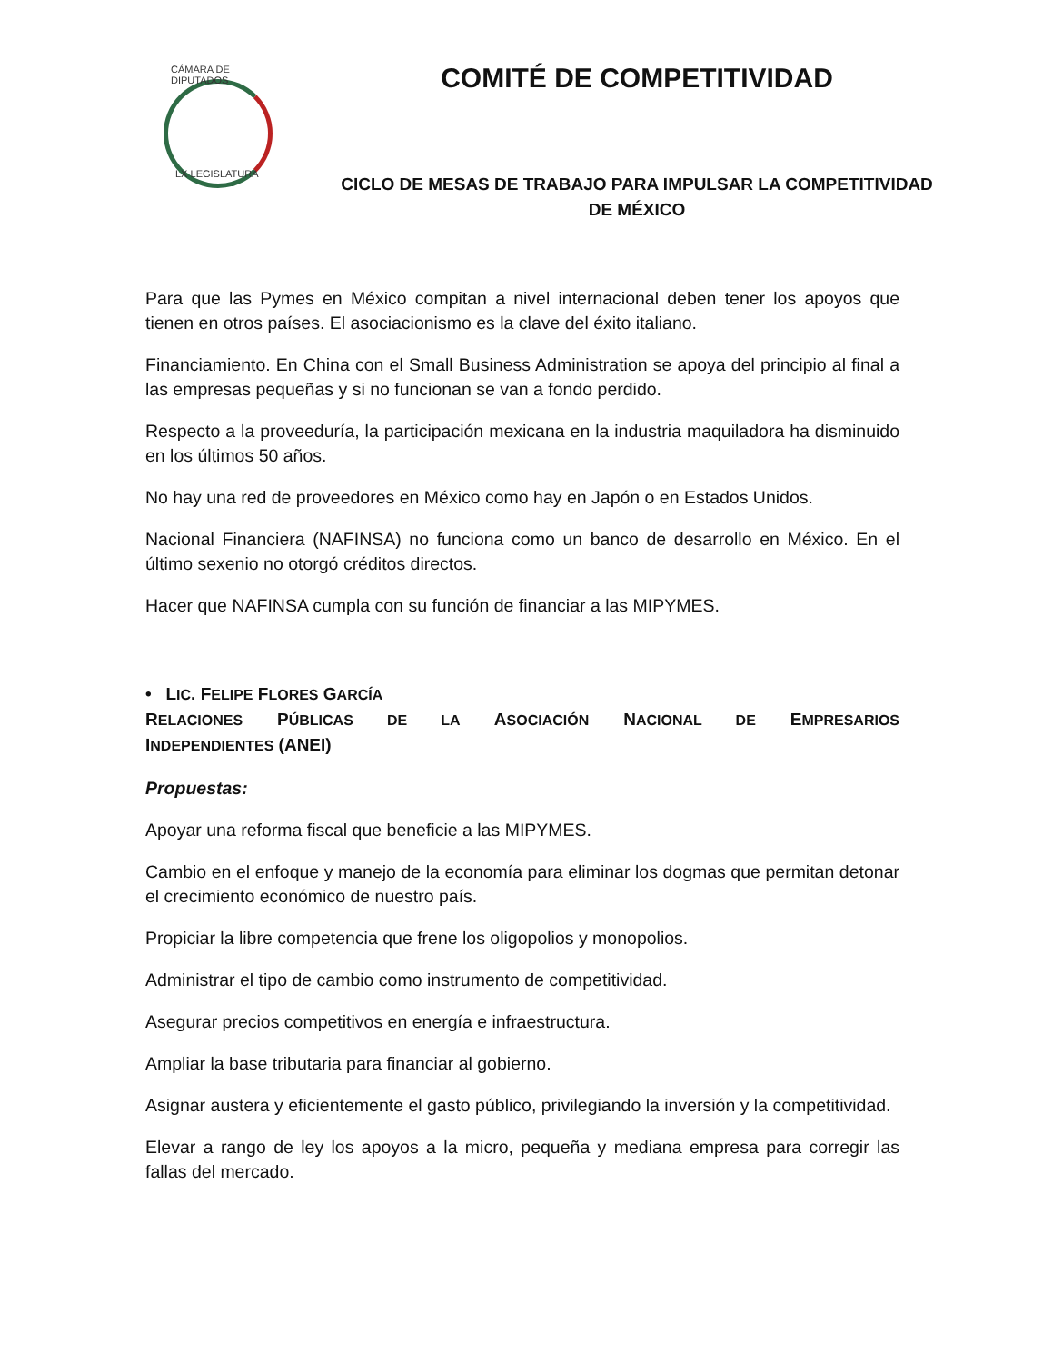CÁMARA DE DIPUTADOS
LX LEGISLATURA
COMITÉ DE COMPETITIVIDAD
CICLO DE MESAS DE TRABAJO PARA IMPULSAR LA COMPETITIVIDAD DE MÉXICO
Para que las Pymes en México compitan a nivel internacional deben tener los apoyos que tienen en otros países. El asociacionismo es la clave del éxito italiano.
Financiamiento. En China con el Small Business Administration se apoya del principio al final a las empresas pequeñas y si no funcionan se van a fondo perdido.
Respecto a la proveeduría, la participación mexicana en la industria maquiladora ha disminuido en los últimos 50 años.
No hay una red de proveedores en México como hay en Japón o en Estados Unidos.
Nacional Financiera (NAFINSA) no funciona como un banco de desarrollo en México. En el último sexenio no otorgó créditos directos.
Hacer que NAFINSA cumpla con su función de financiar a las MIPYMES.
• LIC. FELIPE FLORES GARCÍA
RELACIONES PÚBLICAS DE LA ASOCIACIÓN NACIONAL DE EMPRESARIOS
INDEPENDIENTES (ANEI)
Propuestas:
Apoyar una reforma fiscal que beneficie a las MIPYMES.
Cambio en el enfoque y manejo de la economía para eliminar los dogmas que permitan detonar el crecimiento económico de nuestro país.
Propiciar la libre competencia que frene los oligopolios y monopolios.
Administrar el tipo de cambio como instrumento de competitividad.
Asegurar precios competitivos en energía e infraestructura.
Ampliar la base tributaria para financiar al gobierno.
Asignar austera y eficientemente el gasto público, privilegiando la inversión y la competitividad.
Elevar a rango de ley los apoyos a la micro, pequeña y mediana empresa para corregir las fallas del mercado.